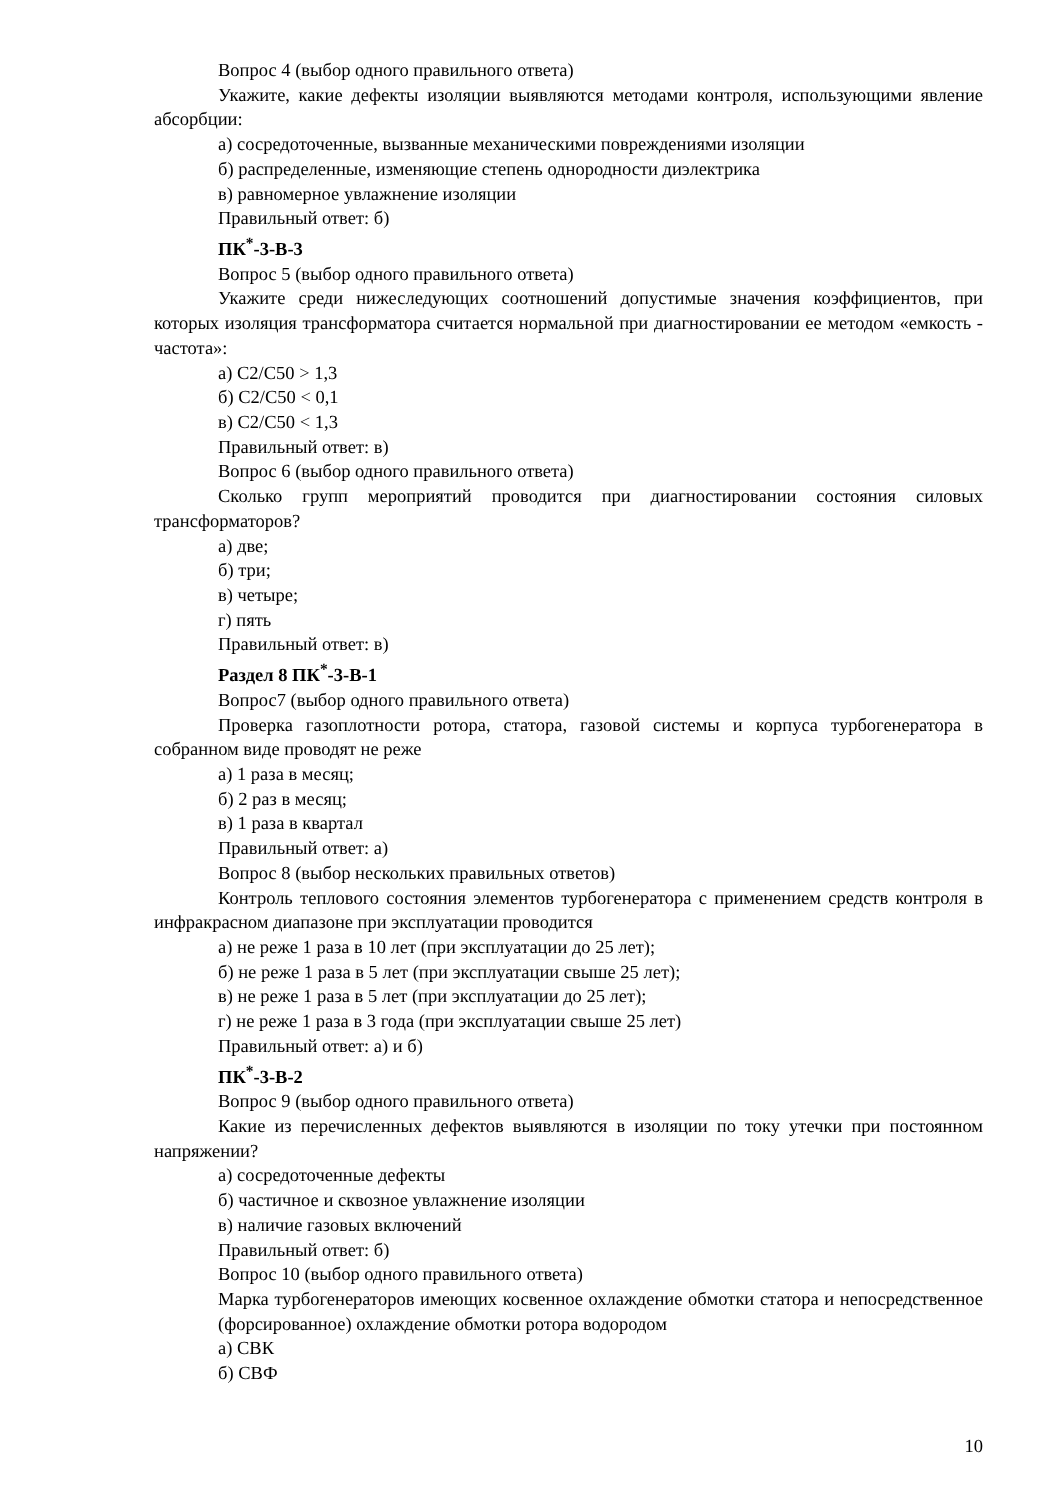Вопрос 4 (выбор одного правильного ответа)
Укажите, какие дефекты изоляции выявляются методами контроля, использующими явление абсорбции:
а) сосредоточенные, вызванные механическими повреждениями изоляции
б) распределенные, изменяющие степень однородности диэлектрика
в) равномерное увлажнение изоляции
Правильный ответ: б)
ПК<sup>*</sup>-3-В-3
Вопрос 5 (выбор одного правильного ответа)
Укажите среди нижеследующих соотношений допустимые значения коэффициентов, при которых изоляция трансформатора считается нормальной при диагностировании ее методом «емкость - частота»:
а) С2/С50 > 1,3
б) С2/С50 < 0,1
в) С2/С50 < 1,3
Правильный ответ: в)
Вопрос 6 (выбор одного правильного ответа)
Сколько групп мероприятий проводится при диагностировании состояния силовых трансформаторов?
а) две;
б) три;
в) четыре;
г) пять
Правильный ответ: в)
Раздел 8 ПК<sup>*</sup>-3-В-1
Вопрос7 (выбор одного правильного ответа)
Проверка газоплотности ротора, статора, газовой системы и корпуса турбогенератора в собранном виде проводят не реже
а) 1 раза в месяц;
б) 2 раз в месяц;
в) 1 раза в квартал
Правильный ответ: а)
Вопрос 8 (выбор нескольких правильных ответов)
Контроль теплового состояния элементов турбогенератора с применением средств контроля в инфракрасном диапазоне при эксплуатации проводится
а) не реже 1 раза в 10 лет (при эксплуатации до 25 лет);
б) не реже 1 раза в 5 лет (при эксплуатации свыше 25 лет);
в) не реже 1 раза в 5 лет (при эксплуатации до 25 лет);
г) не реже 1 раза в 3 года (при эксплуатации свыше 25 лет)
Правильный ответ: а) и б)
ПК<sup>*</sup>-3-В-2
Вопрос 9 (выбор одного правильного ответа)
Какие из перечисленных дефектов выявляются в изоляции по току утечки при постоянном напряжении?
а) сосредоточенные дефекты
б) частичное и сквозное увлажнение изоляции
в) наличие газовых включений
Правильный ответ: б)
Вопрос 10 (выбор одного правильного ответа)
Марка турбогенераторов имеющих косвенное охлаждение обмотки статора и непосредственное (форсированное) охлаждение обмотки ротора водородом
а) СВК
б) СВФ
10